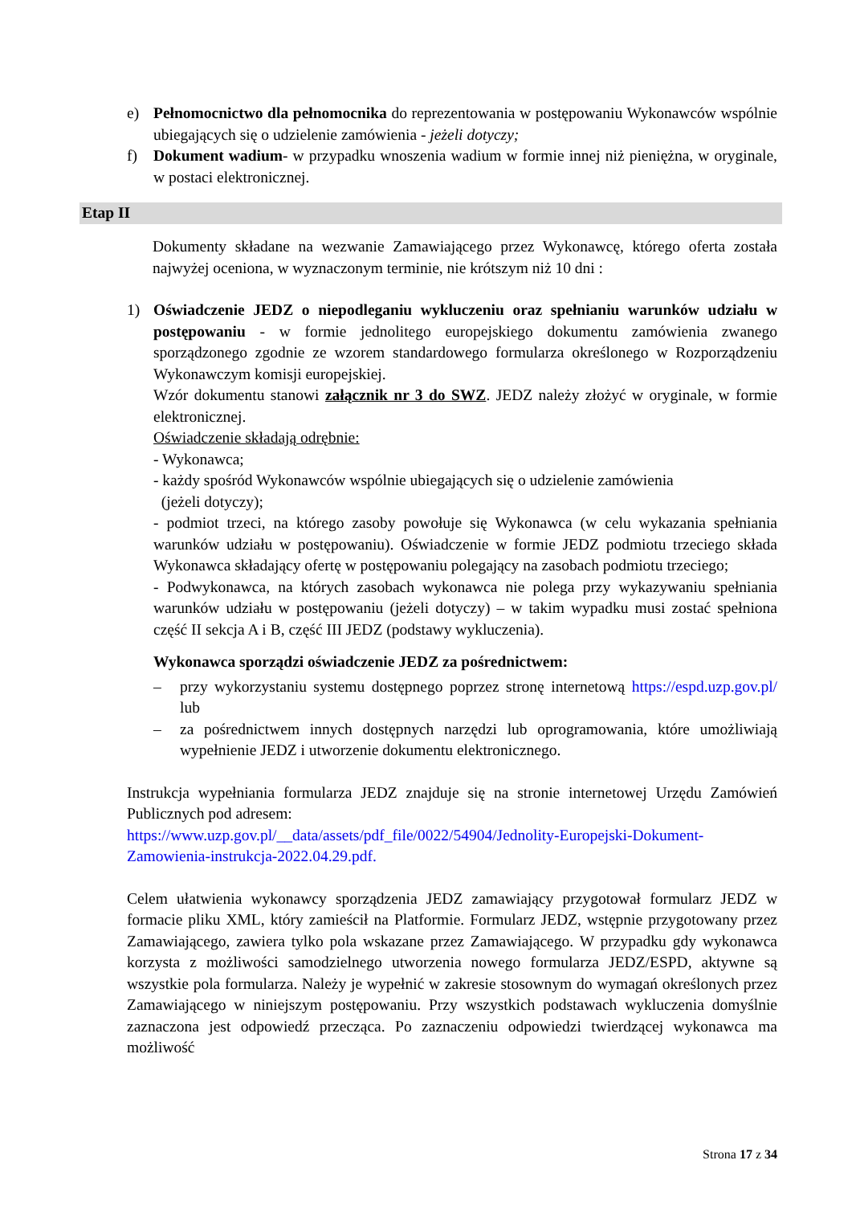e) Pełnomocnictwo dla pełnomocnika do reprezentowania w postępowaniu Wykonawców wspólnie ubiegających się o udzielenie zamówienia - jeżeli dotyczy;
f) Dokument wadium- w przypadku wnoszenia wadium w formie innej niż pieniężna, w oryginale, w postaci elektronicznej.
Etap II
Dokumenty składane na wezwanie Zamawiającego przez Wykonawcę, którego oferta została najwyżej oceniona, w wyznaczonym terminie, nie krótszym niż 10 dni :
1) Oświadczenie JEDZ o niepodleganiu wykluczeniu oraz spełnianiu warunków udziału w postępowaniu - w formie jednolitego europejskiego dokumentu zamówienia zwanego sporządzonego zgodnie ze wzorem standardowego formularza określonego w Rozporządzeniu Wykonawczym komisji europejskiej.
Wzór dokumentu stanowi załącznik nr 3 do SWZ. JEDZ należy złożyć w oryginale, w formie elektronicznej.
Oświadczenie składają odrębnie:
- Wykonawca;
- każdy spośród Wykonawców wspólnie ubiegających się o udzielenie zamówienia
(jeżeli dotyczy);
- podmiot trzeci, na którego zasoby powołuje się Wykonawca (w celu wykazania spełniania warunków udziału w postępowaniu). Oświadczenie w formie JEDZ podmiotu trzeciego składa Wykonawca składający ofertę w postępowaniu polegający na zasobach podmiotu trzeciego;
- Podwykonawca, na których zasobach wykonawca nie polega przy wykazywaniu spełniania warunków udziału w postępowaniu (jeżeli dotyczy) – w takim wypadku musi zostać spełniona część II sekcja A i B, część III JEDZ (podstawy wykluczenia).
Wykonawca sporządzi oświadczenie JEDZ za pośrednictwem:
– przy wykorzystaniu systemu dostępnego poprzez stronę internetową https://espd.uzp.gov.pl/ lub
– za pośrednictwem innych dostępnych narzędzi lub oprogramowania, które umożliwiają wypełnienie JEDZ i utworzenie dokumentu elektronicznego.
Instrukcja wypełniania formularza JEDZ znajduje się na stronie internetowej Urzędu Zamówień Publicznych pod adresem:
https://www.uzp.gov.pl/__data/assets/pdf_file/0022/54904/Jednolity-Europejski-Dokument-Zamowienia-instrukcja-2022.04.29.pdf.
Celem ułatwienia wykonawcy sporządzenia JEDZ zamawiający przygotował formularz JEDZ w formacie pliku XML, który zamieścił na Platformie. Formularz JEDZ, wstępnie przygotowany przez Zamawiającego, zawiera tylko pola wskazane przez Zamawiającego. W przypadku gdy wykonawca korzysta z możliwości samodzielnego utworzenia nowego formularza JEDZ/ESPD, aktywne są wszystkie pola formularza. Należy je wypełnić w zakresie stosownym do wymagań określonych przez Zamawiającego w niniejszym postępowaniu. Przy wszystkich podstawach wykluczenia domyślnie zaznaczona jest odpowiedź przecząca. Po zaznaczeniu odpowiedzi twierdzącej wykonawca ma możliwość
Strona 17 z 34